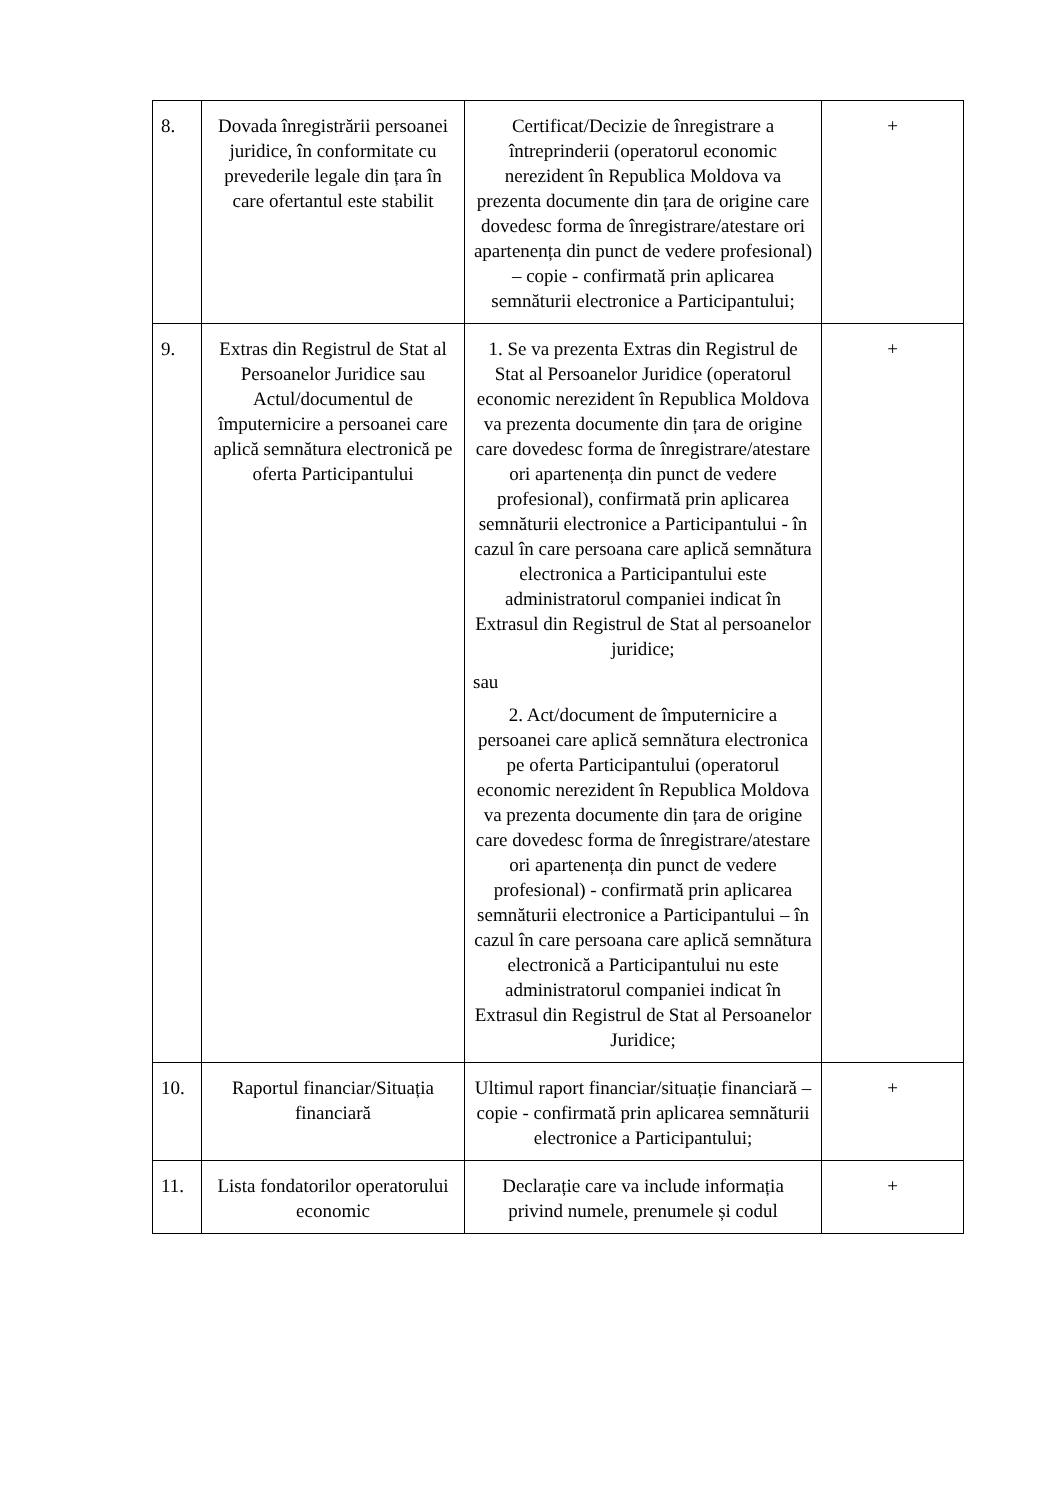| 8. | Dovada înregistrării persoanei juridice, în conformitate cu prevederile legale din țara în care ofertantul este stabilit | Certificat/Decizie de înregistrare a întreprinderii (operatorul economic nerezident în Republica Moldova va prezenta documente din țara de origine care dovedesc forma de înregistrare/atestare ori apartenența din punct de vedere profesional) – copie - confirmată prin aplicarea semnăturii electronice a Participantului; | + |
| 9. | Extras din Registrul de Stat al Persoanelor Juridice sau Actul/documentul de împuternicire a persoanei care aplică semnătura electronică pe oferta Participantului | 1. Se va prezenta Extras din Registrul de Stat al Persoanelor Juridice (operatorul economic nerezident în Republica Moldova va prezenta documente din țara de origine care dovedesc forma de înregistrare/atestare ori apartenența din punct de vedere profesional), confirmată prin aplicarea semnăturii electronice a Participantului - în cazul în care persoana care aplică semnătura electronica a Participantului este administratorul companiei indicat în Extrasul din Registrul de Stat al persoanelor juridice; sau 2. Act/document de împuternicire a persoanei care aplică semnătura electronica pe oferta Participantului (operatorul economic nerezident în Republica Moldova va prezenta documente din țara de origine care dovedesc forma de înregistrare/atestare ori apartenența din punct de vedere profesional) - confirmată prin aplicarea semnăturii electronice a Participantului – în cazul în care persoana care aplică semnătura electronică a Participantului nu este administratorul companiei indicat în Extrasul din Registrul de Stat al Persoanelor Juridice; | + |
| 10. | Raportul financiar/Situația financiară | Ultimul raport financiar/situație financiară – copie - confirmată prin aplicarea semnăturii electronice a Participantului; | + |
| 11. | Lista fondatorilor operatorului economic | Declarație care va include informația privind numele, prenumele și codul | + |